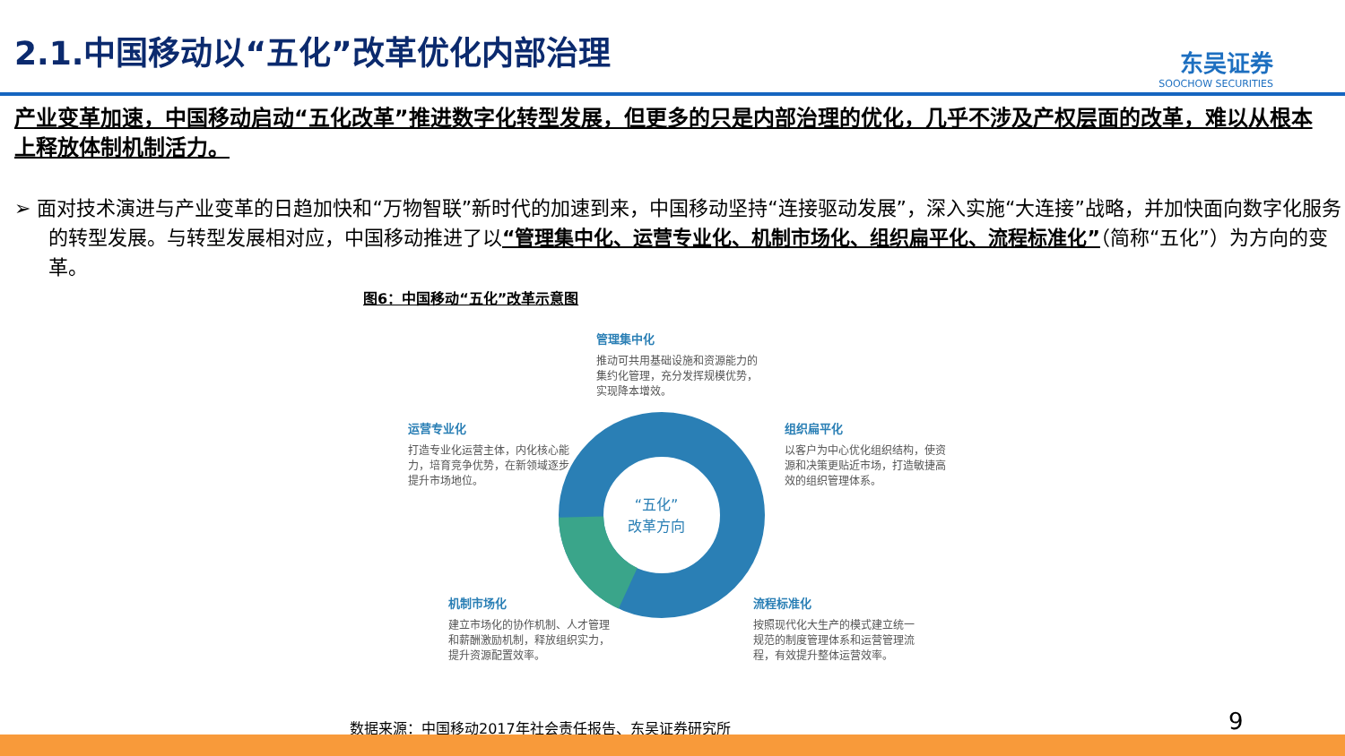2.1.中国移动以“五化”改革优化内部治理
东吴证券
SOOCHOW SECURITIES
产业变革加速，中国移动启动“五化改革”推进数字化转型发展，但更多的只是内部治理的优化，几乎不涉及产权层面的改革，难以从根本上释放体制机制活力。
➢ 面对技术演进与产业变革的日趋加快和“万物智联”新时代的加速到来，中国移动坚持“连接驱动发展”，深入实施“大连接”战略，并加快面向数字化服务的转型发展。与转型发展相对应，中国移动推进了以“管理集中化、运营专业化、机制市场化、组织扁平化、流程标准化”（简称“五化”）为方向的变革。
图6：中国移动“五化”改革示意图
“五化”
改革方向
管理集中化
推动可共用基础设施和资源能力的集约化管理，充分发挥规模优势，实现降本增效。
运营专业化
打造专业化运营主体，内化核心能力，培育竞争优势，在新领域逐步提升市场地位。
组织扁平化
以客户为中心优化组织结构，使资源和决策更贴近市场，打造敏捷高效的组织管理体系。
机制市场化
建立市场化的协作机制、人才管理和薪酬激励机制，释放组织实力，提升资源配置效率。
流程标准化
按照现代化大生产的模式建立统一规范的制度管理体系和运营管理流程，有效提升整体运营效率。
数据来源：中国移动2017年社会责任报告、东吴证券研究所
9